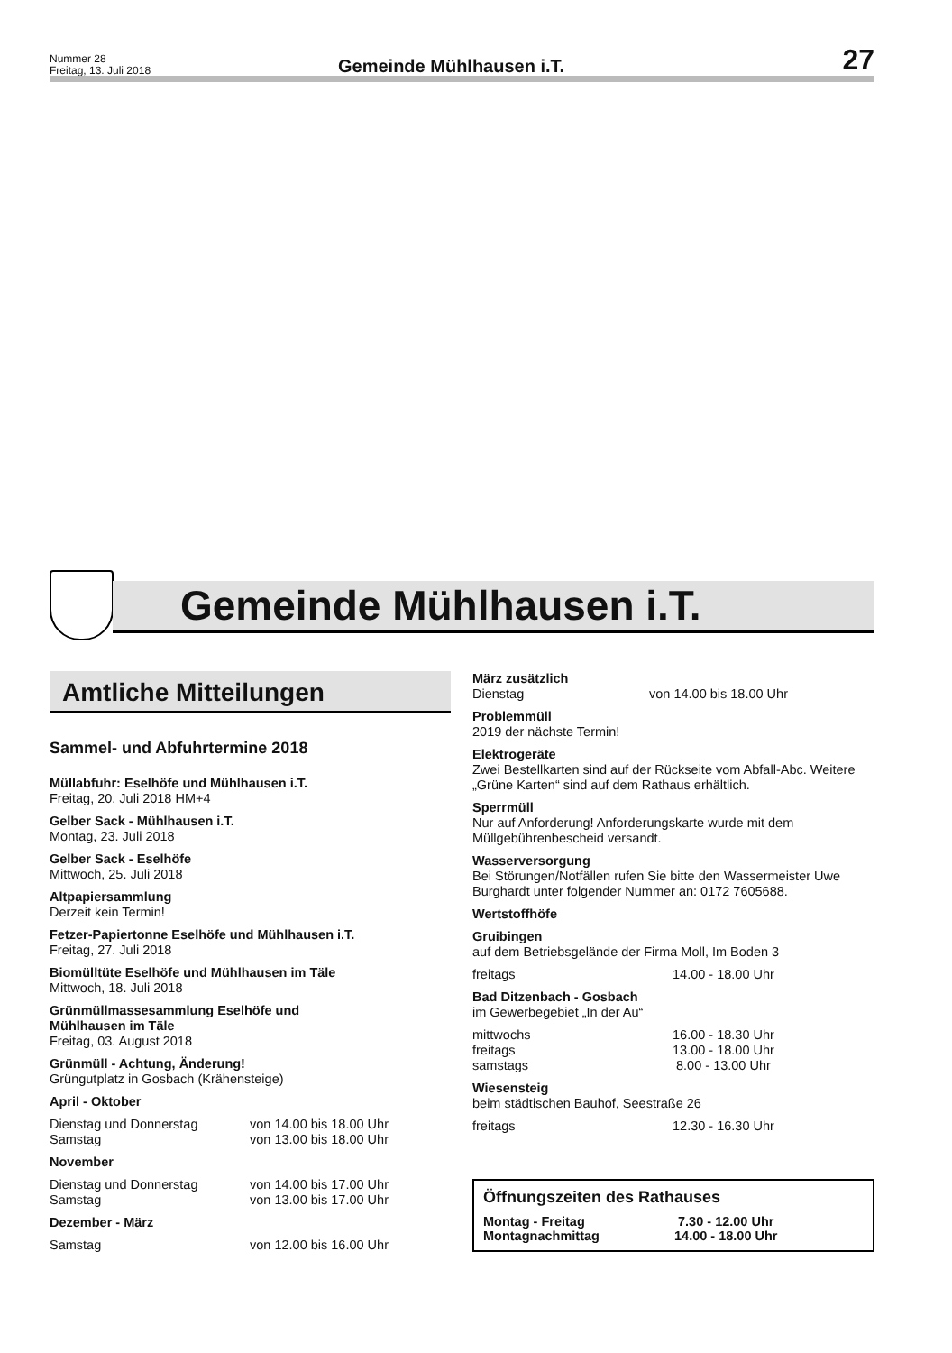Nummer 28
Freitag, 13. Juli 2018
Gemeinde Mühlhausen i.T.
27
Gemeinde Mühlhausen i.T.
Amtliche Mitteilungen
Sammel- und Abfuhrtermine 2018
Müllabfuhr: Eselhöfe und Mühlhausen i.T.
Freitag, 20. Juli 2018 HM+4
Gelber Sack - Mühlhausen i.T.
Montag, 23. Juli 2018
Gelber Sack - Eselhöfe
Mittwoch, 25. Juli 2018
Altpapiersammlung
Derzeit kein Termin!
Fetzer-Papiertonne Eselhöfe und Mühlhausen i.T.
Freitag, 27. Juli 2018
Biomülltüte Eselhöfe und Mühlhausen im Täle
Mittwoch, 18. Juli 2018
Grünmüllmassesammlung Eselhöfe und
Mühlhausen im Täle
Freitag, 03. August 2018
Grünmüll - Achtung, Änderung!
Grüngutplatz in Gosbach (Krähensteige)
April - Oktober
Dienstag und Donnerstag von 14.00 bis 18.00 Uhr
Samstag von 13.00 bis 18.00 Uhr
November
Dienstag und Donnerstag von 14.00 bis 17.00 Uhr
Samstag von 13.00 bis 17.00 Uhr
Dezember - März
Samstag von 12.00 bis 16.00 Uhr
März zusätzlich
Dienstag von 14.00 bis 18.00 Uhr
Problemmüll
2019 der nächste Termin!
Elektrogeräte
Zwei Bestellkarten sind auf der Rückseite vom Abfall-Abc. Weitere „Grüne Karten“ sind auf dem Rathaus erhältlich.
Sperrmüll
Nur auf Anforderung! Anforderungskarte wurde mit dem Müllgebührenbescheid versandt.
Wasserversorgung
Bei Störungen/Notfällen rufen Sie bitte den Wassermeister Uwe Burghardt unter folgender Nummer an: 0172 7605688.
Wertstoffhöfe
Gruibingen
auf dem Betriebsgelände der Firma Moll, Im Boden 3
freitags 14.00 - 18.00 Uhr
Bad Ditzenbach - Gosbach
im Gewerbegebiet „In der Au“
mittwochs 16.00 - 18.30 Uhr
freitags 13.00 - 18.00 Uhr
samstags 8.00 - 13.00 Uhr
Wiesensteig
beim städtischen Bauhof, Seestraße 26
freitags 12.30 - 16.30 Uhr
Öffnungszeiten des Rathauses
Montag - Freitag 7.30 - 12.00 Uhr
Montagnachmittag 14.00 - 18.00 Uhr